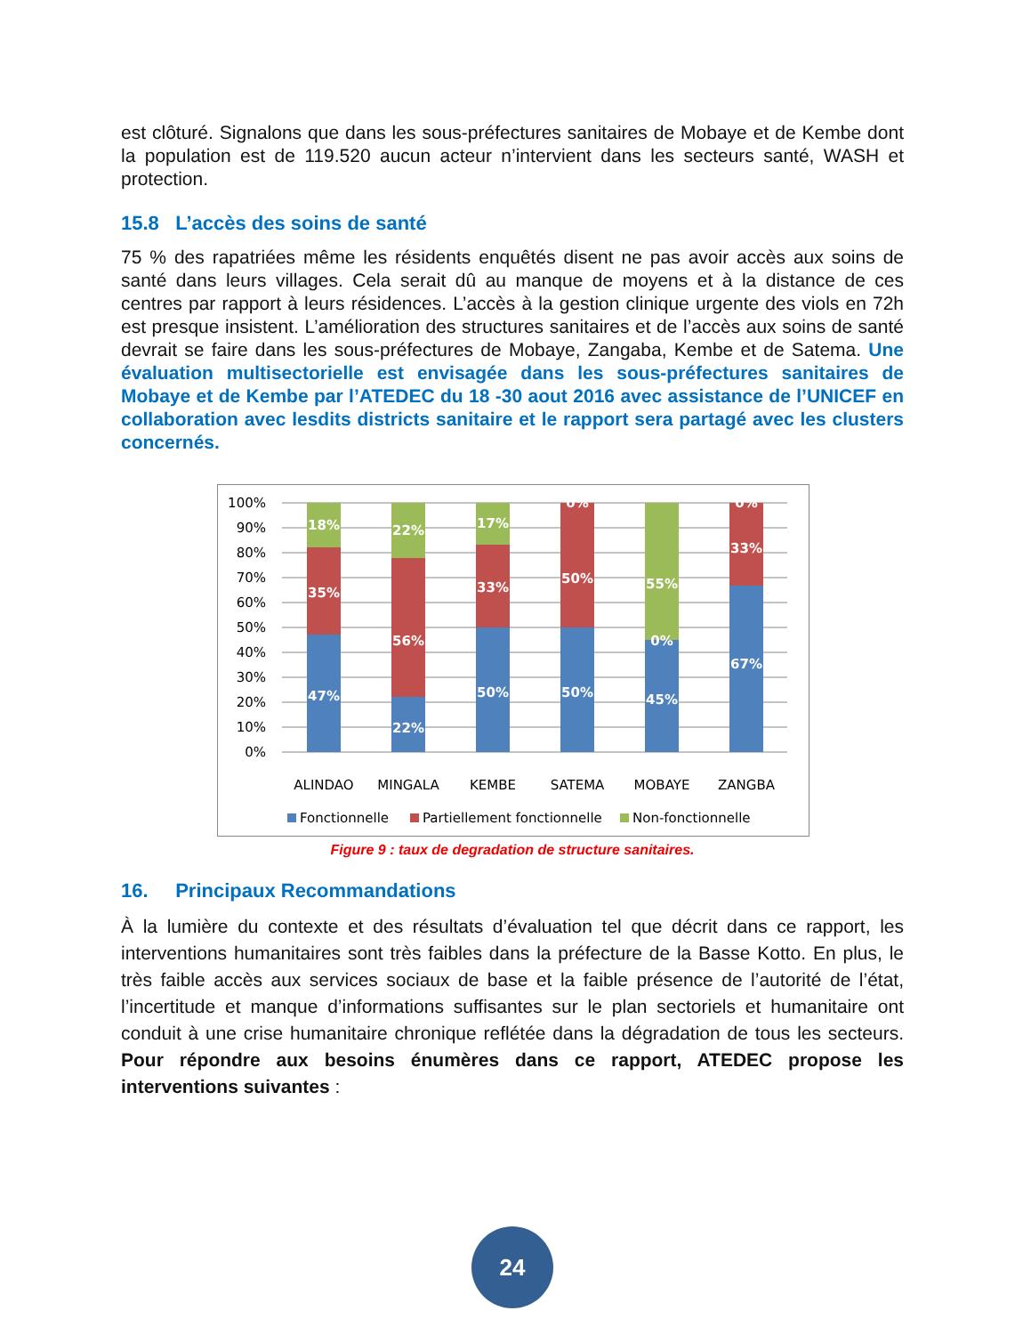est clôturé. Signalons que dans les sous-préfectures sanitaires de Mobaye et de Kembe dont la population est de 119.520 aucun acteur n’intervient dans les secteurs santé, WASH et protection.
15.8 L’accès des soins de santé
75 % des rapatriées même les résidents enquêtés disent ne pas avoir accès aux soins de santé dans leurs villages. Cela serait dû au manque de moyens et à la distance de ces centres par rapport à leurs résidences. L’accès à la gestion clinique urgente des viols en 72h est presque insistent. L’amélioration des structures sanitaires et de l’accès aux soins de santé devrait se faire dans les sous-préfectures de Mobaye, Zangaba, Kembe et de Satema. Une évaluation multisectorielle est envisagée dans les sous-préfectures sanitaires de Mobaye et de Kembe par l’ATEDEC du 18 -30 aout 2016 avec assistance de l’UNICEF en collaboration avec lesdits districts sanitaire et le rapport sera partagé avec les clusters concernés.
100%
90%
80%
70%
60%
50%
40%
30%
20%
10%
0%
18%
35%
47%
22%
56%
22%
17%
33%
50%
0%
50%
50%
55%
0%
45%
0%
33%
67%
ALINDAO
MINGALA
KEMBE
SATEMA
MOBAYE
ZANGBA
Fonctionnelle
Partiellement fonctionnelle
Non-fonctionnelle
Figure 9 : taux de degradation de structure sanitaires.
16. Principaux Recommandations
À la lumière du contexte et des résultats d’évaluation tel que décrit dans ce rapport, les interventions humanitaires sont très faibles dans la préfecture de la Basse Kotto. En plus, le très faible accès aux services sociaux de base et la faible présence de l’autorité de l’état, l’incertitude et manque d’informations suffisantes sur le plan sectoriels et humanitaire ont conduit à une crise humanitaire chronique reflétée dans la dégradation de tous les secteurs. Pour répondre aux besoins énumères dans ce rapport, ATEDEC propose les interventions suivantes :
24